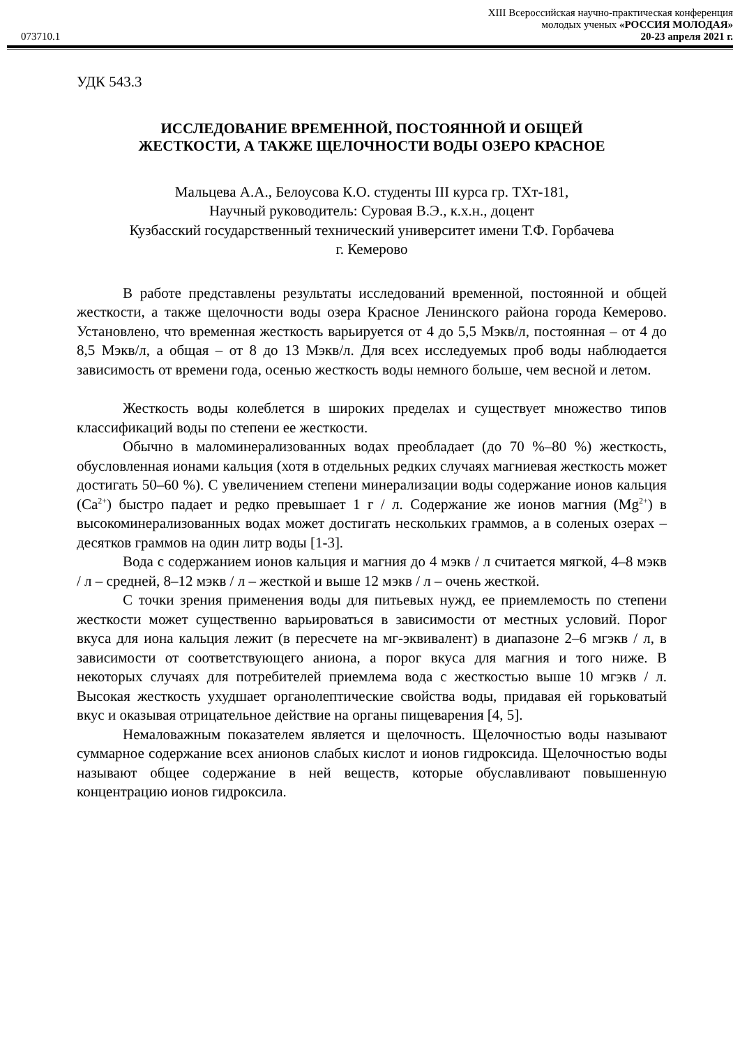XIII Всероссийская научно-практическая конференция
молодых ученых «РОССИЯ МОЛОДАЯ»
073710.1 20-23 апреля 2021 г.
УДК 543.3
ИССЛЕДОВАНИЕ ВРЕМЕННОЙ, ПОСТОЯННОЙ И ОБЩЕЙ
ЖЕСТКОСТИ, А ТАКЖЕ ЩЕЛОЧНОСТИ ВОДЫ ОЗЕРО КРАСНОЕ
Мальцева А.А., Белоусова К.О. студенты III курса гр. ТХт-181,
Научный руководитель: Суровая В.Э., к.х.н., доцент
Кузбасский государственный технический университет имени Т.Ф. Горбачева
г. Кемерово
В работе представлены результаты исследований временной, постоянной и общей жесткости, а также щелочности воды озера Красное Ленинского района города Кемерово. Установлено, что временная жесткость варьируется от 4 до 5,5 Мэкв/л, постоянная – от 4 до 8,5 Мэкв/л, а общая – от 8 до 13 Мэкв/л. Для всех исследуемых проб воды наблюдается зависимость от времени года, осенью жесткость воды немного больше, чем весной и летом.
Жесткость воды колеблется в широких пределах и существует множество типов классификаций воды по степени ее жесткости.
Обычно в маломинерализованных водах преобладает (до 70 %–80 %) жесткость, обусловленная ионами кальция (хотя в отдельных редких случаях магниевая жесткость может достигать 50–60 %). С увеличением степени минерализации воды содержание ионов кальция (Ca<sup>2+</sup>) быстро падает и редко превышает 1 г / л. Содержание же ионов магния (Mg<sup>2+</sup>) в высокоминерализованных водах может достигать нескольких граммов, а в соленых озерах – десятков граммов на один литр воды [1-3].
Вода с содержанием ионов кальция и магния до 4 мэкв / л считается мягкой, 4–8 мэкв / л – средней, 8–12 мэкв / л – жесткой и выше 12 мэкв / л – очень жесткой.
С точки зрения применения воды для питьевых нужд, ее приемлемость по степени жесткости может существенно варьироваться в зависимости от местных условий. Порог вкуса для иона кальция лежит (в пересчете на мг-эквивалент) в диапазоне 2–6 мгэкв / л, в зависимости от соответствующего аниона, а порог вкуса для магния и того ниже. В некоторых случаях для потребителей приемлема вода с жесткостью выше 10 мгэкв / л. Высокая жесткость ухудшает органолептические свойства воды, придавая ей горьковатый вкус и оказывая отрицательное действие на органы пищеварения [4, 5].
Немаловажным показателем является и щелочность. Щелочностью воды называют суммарное содержание всех анионов слабых кислот и ионов гидроксида. Щелочностью воды называют общее содержание в ней веществ, которые обуславливают повышенную концентрацию ионов гидроксила.